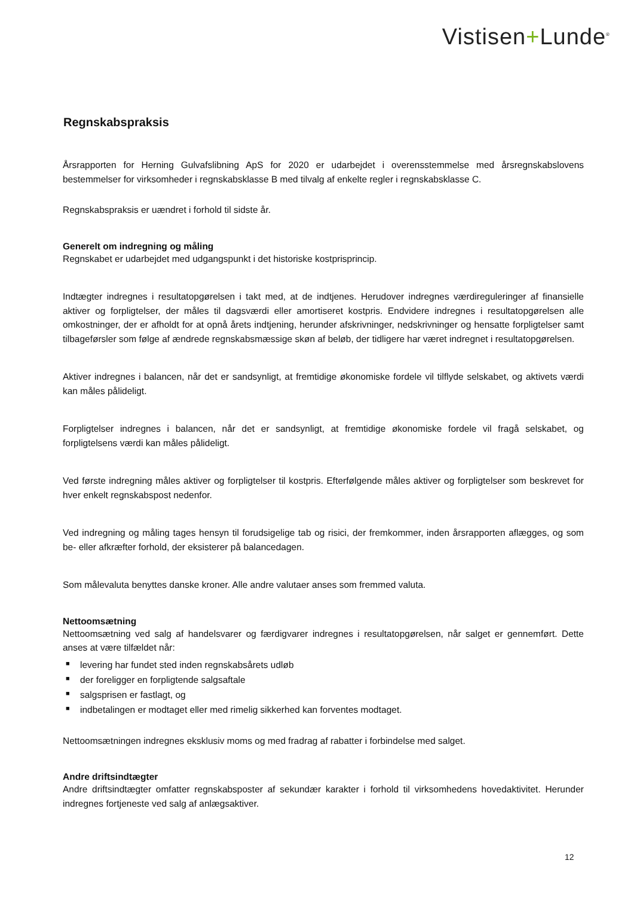Vistisen+Lunde<sup>®</sup>
Regnskabspraksis
Årsrapporten for Herning Gulvafslibning ApS for 2020 er udarbejdet i overensstemmelse med årsregnskabslovens bestemmelser for virksomheder i regnskabsklasse B med tilvalg af enkelte regler i regnskabsklasse C.
Regnskabspraksis er uændret i forhold til sidste år.
Generelt om indregning og måling
Regnskabet er udarbejdet med udgangspunkt i det historiske kostprisprincip.
Indtægter indregnes i resultatopgørelsen i takt med, at de indtjenes. Herudover indregnes værdireguleringer af finansielle aktiver og forpligtelser, der måles til dagsværdi eller amortiseret kostpris. Endvidere indregnes i resultatopgørelsen alle omkostninger, der er afholdt for at opnå årets indtjening, herunder afskrivninger, nedskrivninger og hensatte forpligtelser samt tilbageførsler som følge af ændrede regnskabsmæssige skøn af beløb, der tidligere har været indregnet i resultatopgørelsen.
Aktiver indregnes i balancen, når det er sandsynligt, at fremtidige økonomiske fordele vil tilflyde selskabet, og aktivets værdi kan måles pålideligt.
Forpligtelser indregnes i balancen, når det er sandsynligt, at fremtidige økonomiske fordele vil fragå selskabet, og forpligtelsens værdi kan måles pålideligt.
Ved første indregning måles aktiver og forpligtelser til kostpris. Efterfølgende måles aktiver og forpligtelser som beskrevet for hver enkelt regnskabspost nedenfor.
Ved indregning og måling tages hensyn til forudsigelige tab og risici, der fremkommer, inden årsrapporten aflægges, og som be- eller afkræfter forhold, der eksisterer på balancedagen.
Som målevaluta benyttes danske kroner. Alle andre valutaer anses som fremmed valuta.
Nettoomsætning
Nettoomsætning ved salg af handelsvarer og færdigvarer indregnes i resultatopgørelsen, når salget er gennemført. Dette anses at være tilfældet når:
■ levering har fundet sted inden regnskabsårets udløb
■ der foreligger en forpligtende salgsaftale
■ salgsprisen er fastlagt, og
■ indbetalingen er modtaget eller med rimelig sikkerhed kan forventes modtaget.
Nettoomsætningen indregnes eksklusiv moms og med fradrag af rabatter i forbindelse med salget.
Andre driftsindtægter
Andre driftsindtægter omfatter regnskabsposter af sekundær karakter i forhold til virksomhedens hovedaktivitet. Herunder indregnes fortjeneste ved salg af anlægsaktiver.
12